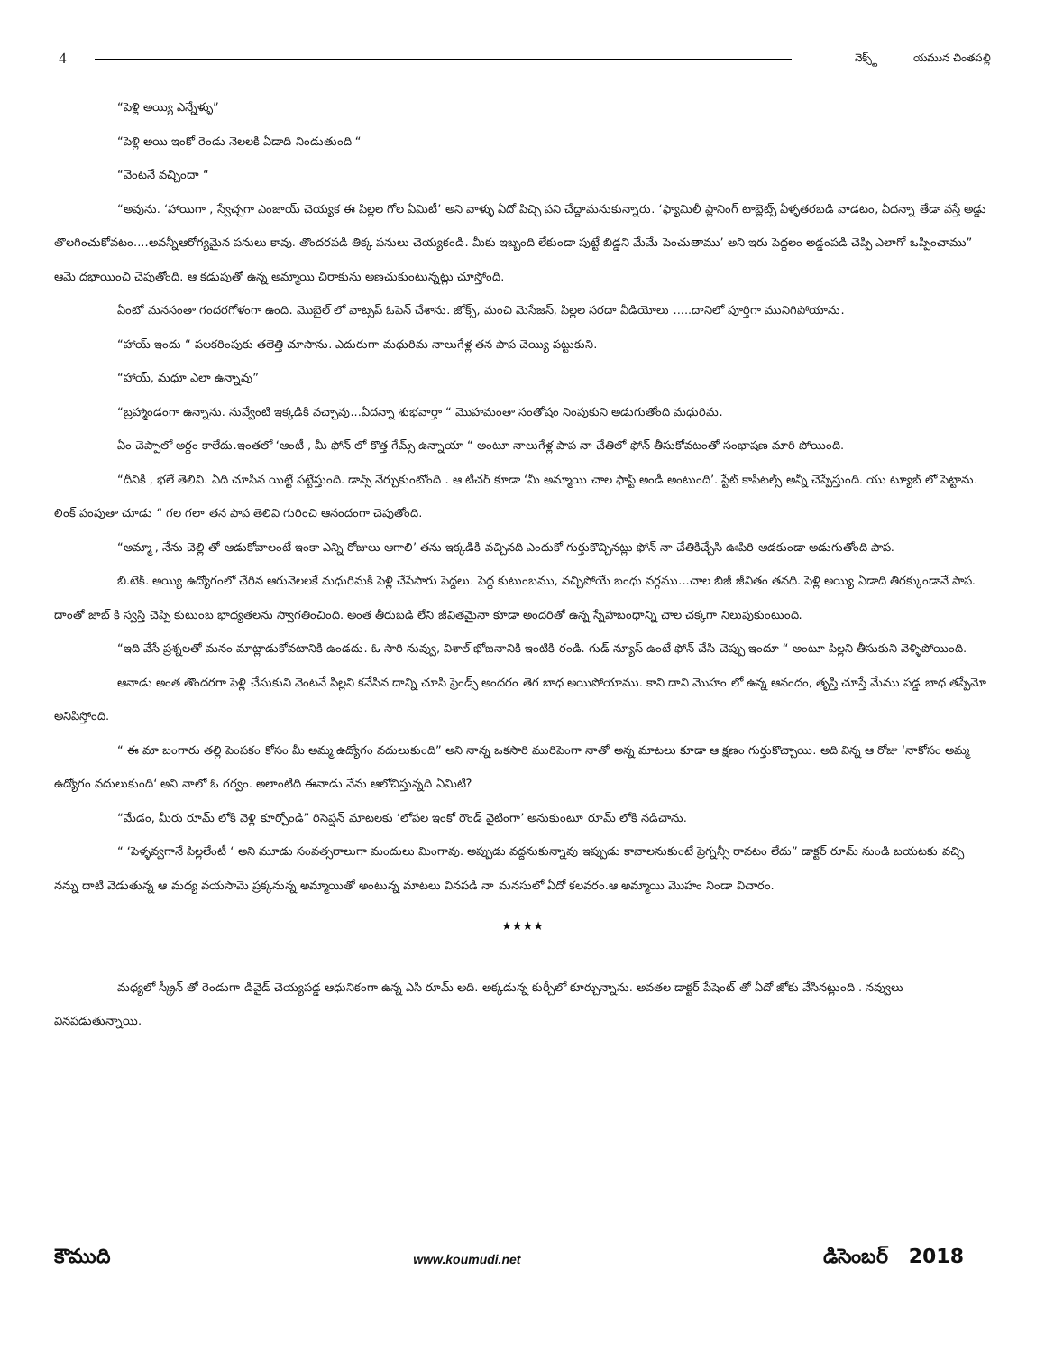4
నెక్స్ట్ యమున చింతపల్లి
“పెళ్లి అయ్యి ఎన్నేళ్ళు”
“పెళ్లి అయి ఇంకో రెండు నెలలకి ఏడాది నిండుతుంది “
“వెంటనే వచ్చిందా “
“అవును. ‘హాయిగా , స్వేచ్చగా ఎంజాయ్ చెయ్యక ఈ పిల్లల గోల ఏమిటీ’ అని వాళ్ళు ఏదో పిచ్చి పని చేద్దామనుకున్నారు. ‘ఫ్యామిలీ ప్లానింగ్ టాబ్లెట్స్ ఏళ్ళతరబడి వాడటం, ఏదన్నా తేడా వస్తే అడ్డు తొలగించుకోవటం....అవన్నీఆరోగ్యమైన పనులు కావు. తొందరపడి తిక్క పనులు చెయ్యకండి. మీకు ఇబ్బంది లేకుండా పుట్టే బిడ్డని మేమే పెంచుతాము’ అని ఇరు పెద్దలం అడ్డంపడి చెప్పి ఎలాగో ఒప్పించాము” ఆమె దభాయించి చెపుతోంది. ఆ కడుపుతో ఉన్న అమ్మాయి చిరాకును అణచుకుంటున్నట్లు చూస్తోంది.
ఏంటో మనసంతా గందరగోళంగా ఉంది. మొబైల్ లో వాట్సప్ ఓపెన్ చేశాను. జోక్స్, మంచి మెసేజస్, పిల్లల సరదా వీడియోలు .....దానిలో పూర్తిగా మునిగిపోయాను.
“హాయ్ ఇందు “ పలకరింపుకు తలెత్తి చూసాను. ఎదురుగా మధురిమ నాలుగేళ్ల తన పాప చెయ్యి పట్టుకుని.
“హాయ్, మధూ ఎలా ఉన్నావు”
“బ్రహ్మాండంగా ఉన్నాను. నువ్వేంటి ఇక్కడికి వచ్చావు...ఏదన్నా శుభవార్తా “ మొహమంతా సంతోషం నింపుకుని అడుగుతోంది మధురిమ.
ఏం చెప్పాలో అర్థం కాలేదు.ఇంతలో ‘ఆంటీ , మీ ఫోన్ లో కొత్త గేమ్స్ ఉన్నాయా “ అంటూ నాలుగేళ్ల పాప నా చేతిలో ఫోన్ తీసుకోవటంతో సంభాషణ మారి పోయింది.
“దీనికి , భలే తెలివి. ఏది చూసిన యిట్టే పట్టేస్తుంది. డాన్స్ నేర్చుకుంటోంది . ఆ టీచర్ కూడా ‘మీ అమ్మాయి చాల ఫాస్ట్ అండీ అంటుంది’. స్టేట్ కాపిటల్స్ అన్నీ చెప్పేస్తుంది. యు ట్యూబ్ లో పెట్టాను. లింక్ పంపుతా చూడు “ గల గలా తన పాప తెలివి గురించి ఆనందంగా చెపుతోంది.
“అమ్మా , నేను చెల్లి తో ఆడుకోవాలంటే ఇంకా ఎన్ని రోజులు ఆగాలి’ తను ఇక్కడికి వచ్చినది ఎందుకో గుర్తుకొచ్చినట్లు ఫోన్ నా చేతికిచ్చేసి ఊపిరి ఆడకుండా అడుగుతోంది పాప.
బి.టెక్. అయ్యి ఉద్యోగంలో చేరిన ఆరునెలలకే మధురిమకి పెళ్లి చేసేసారు పెద్దలు. పెద్ద కుటుంబము, వచ్చిపోయే బంధు వర్గము...చాల బిజీ జీవితం తనది. పెళ్లి అయ్యి ఏడాది తిరక్కుండానే పాప. దాంతో జాబ్ కి స్వస్తి చెప్పి కుటుంబ భాధ్యతలను స్వాగతించింది. అంత తీరుబడి లేని జీవితమైనా కూడా అందరితో ఉన్న స్నేహబంధాన్ని చాల చక్కగా నిలుపుకుంటుంది.
“ఇది వేసే ప్రశ్నలతో మనం మాట్లాడుకోవటానికి ఉండదు. ఓ సారి నువ్వు, విశాల్ భోజనానికి ఇంటికి రండి. గుడ్ న్యూస్ ఉంటే ఫోన్ చేసి చెప్పు ఇందూ “ అంటూ పిల్లని తీసుకుని వెళ్ళిపోయింది.
ఆనాడు అంత తొందరగా పెళ్లి చేసుకుని వెంటనే పిల్లని కనేసిన దాన్ని చూసి ఫ్రెండ్స్ అందరం తెగ బాధ అయిపోయాము. కాని దాని మొహం లో ఉన్న ఆనందం, తృప్తి చూస్తే మేము పడ్డ బాధ తప్పేమో అనిపిస్తోంది.
“ ఈ మా బంగారు తల్లి పెంపకం కోసం మీ అమ్మ ఉద్యోగం వదులుకుంది” అని నాన్న ఒకసారి మురిపెంగా నాతో అన్న మాటలు కూడా ఆ క్షణం గుర్తుకొచ్చాయి. అది విన్న ఆ రోజు ‘నాకోసం అమ్మ ఉద్యోగం వదులుకుంది‘ అని నాలో ఓ గర్వం. అలాంటిది ఈనాడు నేను ఆలోచిస్తున్నది ఏమిటి?
“మేడం, మీరు రూమ్ లోకి వెళ్లి కూర్చోండి” రిసెప్షన్ మాటలకు ‘లోపల ఇంకో రౌండ్ వైటింగా’ అనుకుంటూ రూమ్ లోకి నడిచాను.
“ ‘పెళ్ళవ్వగానే పిల్లలేంటీ ‘ అని మూడు సంవత్సరాలుగా మందులు మింగావు. అప్పుడు వద్దనుకున్నావు ఇప్పుడు కావాలనుకుంటే ప్రెగ్నన్సీ రావటం లేదు” డాక్టర్ రూమ్ నుండి బయటకు వచ్చి నన్ను దాటి వెడుతున్న ఆ మధ్య వయసామె ప్రక్కనున్న అమ్మాయితో అంటున్న మాటలు వినపడి నా మనసులో ఏదో కలవరం.ఆ అమ్మాయి మొహం నిండా విచారం.
★★★★
మధ్యలో స్క్రీన్ తో రెండుగా డివైడ్ చెయ్యపడ్డ ఆధునికంగా ఉన్న ఎసి రూమ్ అది. అక్కడున్న కుర్చీలో కూర్చున్నాను. అవతల డాక్టర్ పేషెంట్ తో ఏదో జోకు వేసినట్లుంది . నవ్వులు వినపడుతున్నాయి.
కౌముది www.koumudi.net డిసెంబర్ 2018